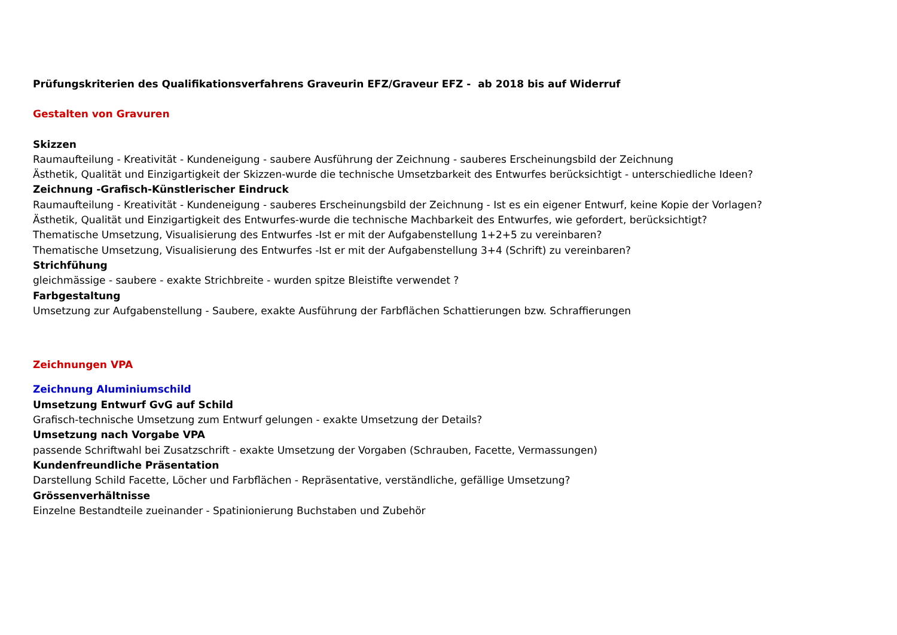Prüfungskriterien des Qualifikationsverfahrens Graveurin EFZ/Graveur EFZ - ab 2018 bis auf Widerruf
Gestalten von Gravuren
Skizzen
Raumaufteilung - Kreativität - Kundeneigung - saubere Ausführung der Zeichnung - sauberes Erscheinungsbild der Zeichnung
Ästhetik, Qualität und Einzigartigkeit der Skizzen-wurde die technische Umsetzbarkeit des Entwurfes berücksichtigt - unterschiedliche Ideen?
Zeichnung -Grafisch-Künstlerischer Eindruck
Raumaufteilung - Kreativität - Kundeneigung - sauberes Erscheinungsbild der Zeichnung - Ist es ein eigener Entwurf, keine Kopie der Vorlagen?
Ästhetik, Qualität und Einzigartigkeit des Entwurfes-wurde die technische Machbarkeit des Entwurfes, wie gefordert, berücksichtigt?
Thematische Umsetzung, Visualisierung des Entwurfes -Ist er mit der Aufgabenstellung 1+2+5 zu vereinbaren?
Thematische Umsetzung, Visualisierung des Entwurfes -Ist er mit der Aufgabenstellung 3+4 (Schrift) zu vereinbaren?
Strichfühung
gleichmässige - saubere - exakte Strichbreite - wurden spitze Bleistifte verwendet ?
Farbgestaltung
Umsetzung zur Aufgabenstellung - Saubere, exakte Ausführung der Farbflächen Schattierungen bzw. Schraffierungen
Zeichnungen VPA
Zeichnung Aluminiumschild
Umsetzung Entwurf GvG auf Schild
Grafisch-technische Umsetzung zum Entwurf gelungen - exakte Umsetzung der Details?
Umsetzung nach Vorgabe VPA
passende Schriftwahl bei Zusatzschrift - exakte Umsetzung der Vorgaben (Schrauben, Facette, Vermassungen)
Kundenfreundliche Präsentation
Darstellung Schild Facette, Löcher und Farbflächen - Repräsentative, verständliche, gefällige Umsetzung?
Grössenverhältnisse
Einzelne Bestandteile zueinander - Spatinionierung Buchstaben und Zubehör